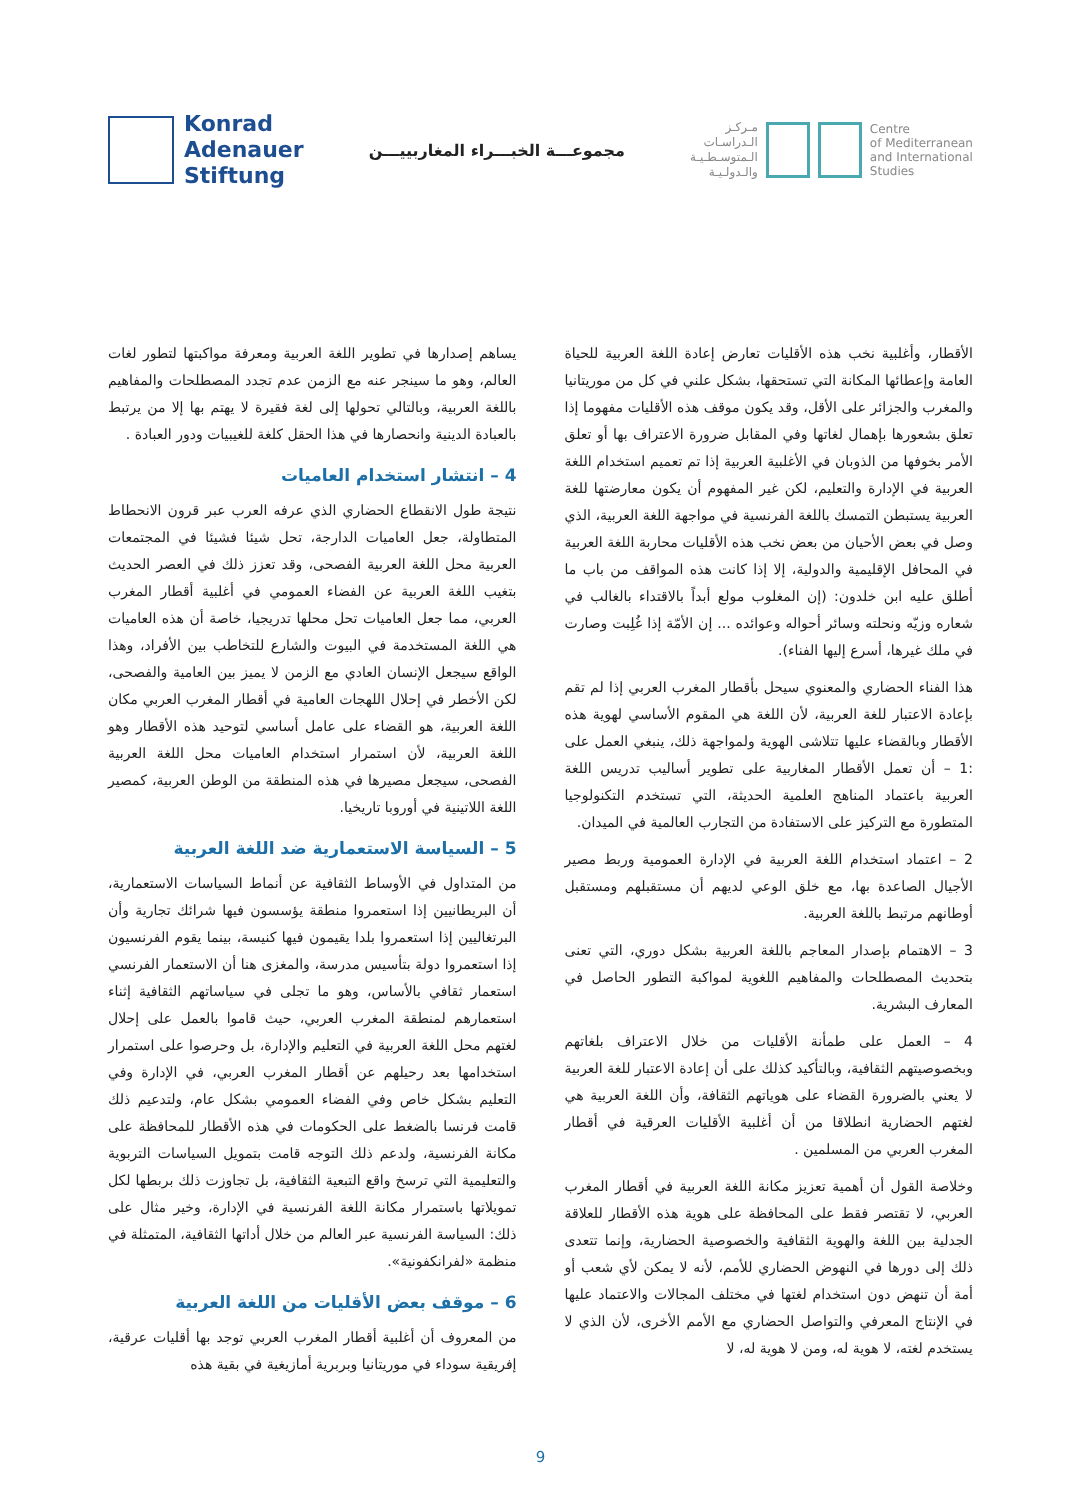Konrad
Adenauer
Stiftung
مجموعـــة الخبـــراء المغاربييـــن
مـركـز
الـدراسـات
الـمتوسـطـيـة
والـدولـيـة
Centre
of Mediterranean
and International
Studies
يساهم إصدارها في تطوير اللغة العربية ومعرفة مواكبتها لتطور لغات العالم، وهو ما سينجر عنه مع الزمن عدم تجدد المصطلحات والمفاهيم باللغة العربية، وبالتالي تحولها إلى لغة فقيرة لا يهتم بها إلا من يرتبط بالعبادة الدينية وانحصارها في هذا الحقل كلغة للغيبيات ودور العبادة .
4 – انتشار استخدام العاميات
نتيجة طول الانقطاع الحضاري الذي عرفه العرب عبر قرون الانحطاط المتطاولة، جعل العاميات الدارجة، تحل شيئا فشيئا في المجتمعات العربية محل اللغة العربية الفصحى، وقد تعزز ذلك في العصر الحديث بتغيب اللغة العربية عن الفضاء العمومي في أغلبية أقطار المغرب العربي، مما جعل العاميات تحل محلها تدريجيا، خاصة أن هذه العاميات هي اللغة المستخدمة في البيوت والشارع للتخاطب بين الأفراد، وهذا الواقع سيجعل الإنسان العادي مع الزمن لا يميز بين العامية والفصحى، لكن الأخطر في إحلال اللهجات العامية في أقطار المغرب العربي مكان اللغة العربية، هو القضاء على عامل أساسي لتوحيد هذه الأقطار وهو اللغة العربية، لأن استمرار استخدام العاميات محل اللغة العربية الفصحى، سيجعل مصيرها في هذه المنطقة من الوطن العربية، كمصير اللغة اللاتينية في أوروبا تاريخيا.
5 – السياسة الاستعمارية ضد اللغة العربية
من المتداول في الأوساط الثقافية عن أنماط السياسات الاستعمارية، أن البريطانيين إذا استعمروا منطقة يؤسسون فيها شرائك تجارية وأن البرتغاليين إذا استعمروا بلدا يقيمون فيها كنيسة، بينما يقوم الفرنسيون إذا استعمروا دولة بتأسيس مدرسة، والمغزى هنا أن الاستعمار الفرنسي استعمار ثقافي بالأساس، وهو ما تجلى في سياساتهم الثقافية إثناء استعمارهم لمنطقة المغرب العربي، حيث قاموا بالعمل على إحلال لغتهم محل اللغة العربية في التعليم والإدارة، بل وحرصوا على استمرار استخدامها بعد رحيلهم عن أقطار المغرب العربي، في الإدارة وفي التعليم بشكل خاص وفي الفضاء العمومي بشكل عام، ولتدعيم ذلك قامت فرنسا بالضغط على الحكومات في هذه الأقطار للمحافظة على مكانة الفرنسية، ولدعم ذلك التوجه قامت بتمويل السياسات التربوية والتعليمية التي ترسخ واقع التبعية الثقافية، بل تجاوزت ذلك بربطها لكل تمويلاتها باستمرار مكانة اللغة الفرنسية في الإدارة، وخير مثال على ذلك: السياسة الفرنسية عبر العالم من خلال أداتها الثقافية، المتمثلة في منظمة «لفرانكفونية».
6 – موقف بعض الأقليات من اللغة العربية
من المعروف أن أغلبية أقطار المغرب العربي توجد بها أقليات عرقية، إفريقية سوداء في موريتانيا وبربرية أمازيغية في بقية هذه
الأقطار، وأغلبية نخب هذه الأقليات تعارض إعادة اللغة العربية للحياة العامة وإعطائها المكانة التي تستحقها، بشكل علني في كل من موريتانيا والمغرب والجزائر على الأقل، وقد يكون موقف هذه الأقليات مفهوما إذا تعلق بشعورها بإهمال لغاتها وفي المقابل ضرورة الاعتراف بها أو تعلق الأمر بخوفها من الذوبان في الأغلبية العربية إذا تم تعميم استخدام اللغة العربية في الإدارة والتعليم، لكن غير المفهوم أن يكون معارضتها للغة العربية يستبطن التمسك باللغة الفرنسية في مواجهة اللغة العربية، الذي وصل في بعض الأحيان من بعض نخب هذه الأقليات محاربة اللغة العربية في المحافل الإقليمية والدولية، إلا إذا كانت هذه المواقف من باب ما أطلق عليه ابن خلدون: (إن المغلوب مولع أبداً بالاقتداء بالغالب في شعاره وزيّه ونحلته وسائر أحواله وعوائده ... إن الأمّة إذا غُلِبت وصارت في ملك غيرها، أسرع إليها الفناء).
هذا الفناء الحضاري والمعنوي سيحل بأقطار المغرب العربي إذا لم تقم بإعادة الاعتبار للغة العربية، لأن اللغة هي المقوم الأساسي لهوية هذه الأقطار وبالقضاء عليها تتلاشى الهوية ولمواجهة ذلك، ينبغي العمل على :1 – أن تعمل الأقطار المغاربية على تطوير أساليب تدريس اللغة العربية باعتماد المناهج العلمية الحديثة، التي تستخدم التكنولوجيا المتطورة مع التركيز على الاستفادة من التجارب العالمية في الميدان.
2 – اعتماد استخدام اللغة العربية في الإدارة العمومية وربط مصير الأجيال الصاعدة بها، مع خلق الوعي لديهم أن مستقبلهم ومستقبل أوطانهم مرتبط باللغة العربية.
3 – الاهتمام بإصدار المعاجم باللغة العربية بشكل دوري، التي تعنى بتحديث المصطلحات والمفاهيم اللغوية لمواكبة التطور الحاصل في المعارف البشرية.
4 – العمل على طمأنة الأقليات من خلال الاعتراف بلغاتهم وبخصوصيتهم الثقافية، وبالتأكيد كذلك على أن إعادة الاعتبار للغة العربية لا يعني بالضرورة القضاء على هوياتهم الثقافة، وأن اللغة العربية هي لغتهم الحضارية انطلاقا من أن أغلبية الأقليات العرقية في أقطار المغرب العربي من المسلمين .
وخلاصة القول أن أهمية تعزيز مكانة اللغة العربية في أقطار المغرب العربي، لا تقتصر فقط على المحافظة على هوية هذه الأقطار للعلاقة الجدلية بين اللغة والهوية الثقافية والخصوصية الحضارية، وإنما تتعدى ذلك إلى دورها في النهوض الحضاري للأمم، لأنه لا يمكن لأي شعب أو أمة أن تنهض دون استخدام لغتها في مختلف المجالات والاعتماد عليها في الإنتاج المعرفي والتواصل الحضاري مع الأمم الأخرى، لأن الذي لا يستخدم لغته، لا هوية له، ومن لا هوية له، لا
9